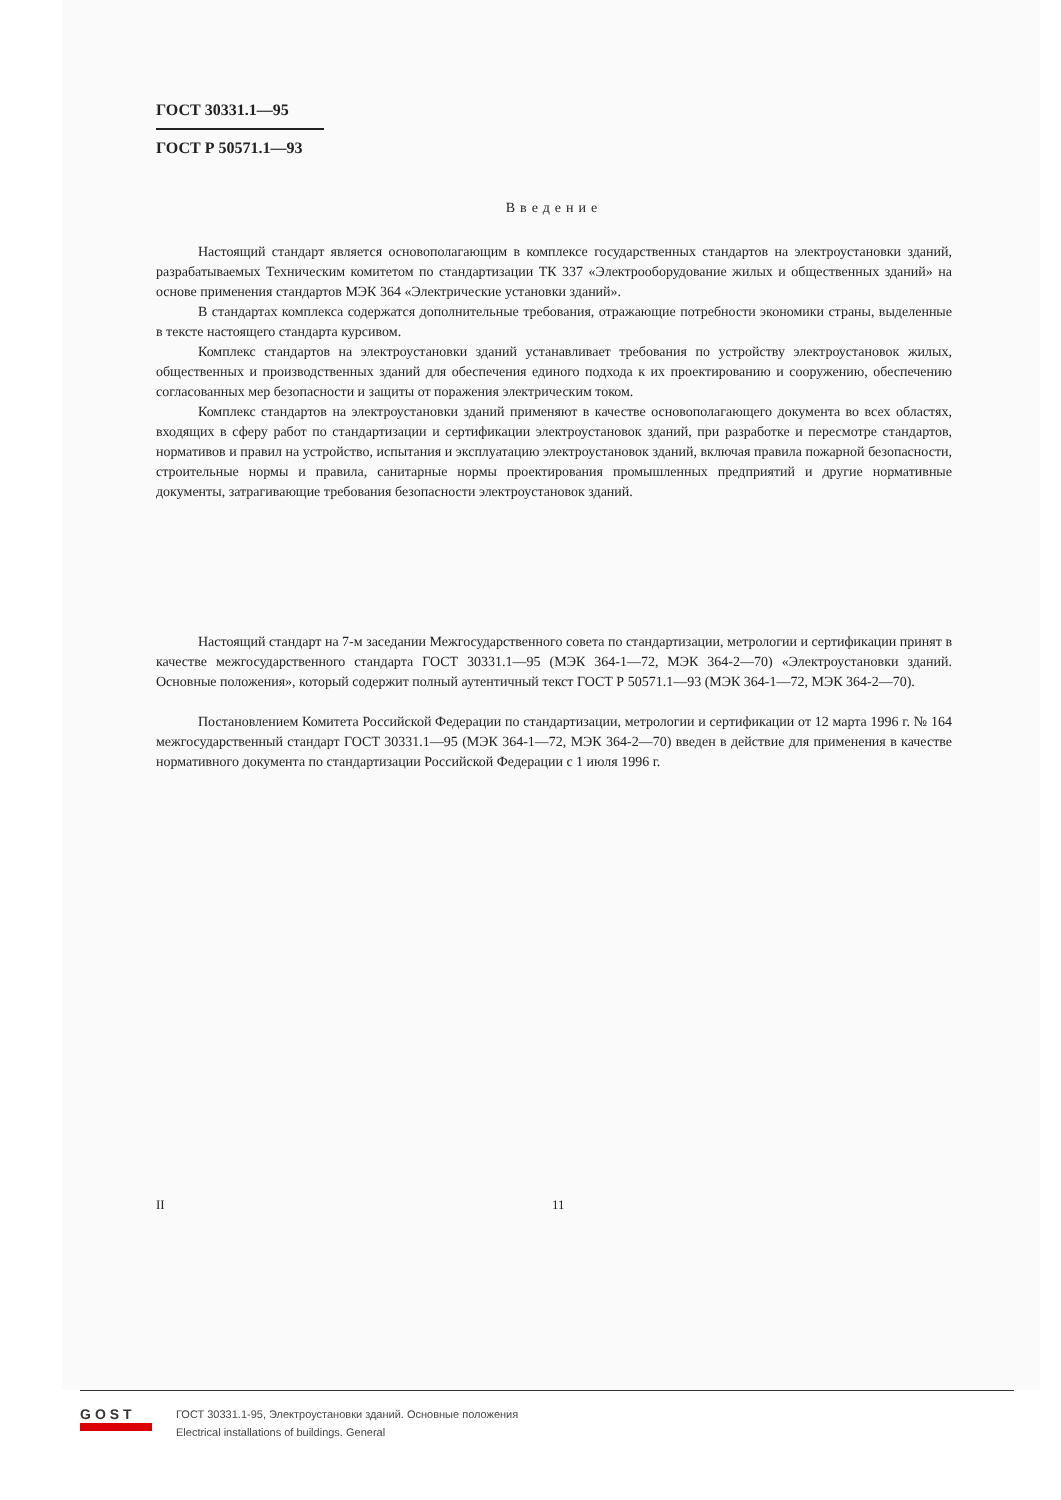ГОСТ 30331.1—95
ГОСТ Р 50571.1—93
Введение
Настоящий стандарт является основополагающим в комплексе государственных стандартов на электроустановки зданий, разрабатываемых Техническим комитетом по стандартизации ТК 337 «Электрооборудование жилых и общественных зданий» на основе применения стандартов МЭК 364 «Электрические установки зданий».
В стандартах комплекса содержатся дополнительные требования, отражающие потребности экономики страны, выделенные в тексте настоящего стандарта курсивом.
Комплекс стандартов на электроустановки зданий устанавливает требования по устройству электроустановок жилых, общественных и производственных зданий для обеспечения единого подхода к их проектированию и сооружению, обеспечению согласованных мер безопасности и защиты от поражения электрическим током.
Комплекс стандартов на электроустановки зданий применяют в качестве основополагающего документа во всех областях, входящих в сферу работ по стандартизации и сертификации электроустановок зданий, при разработке и пересмотре стандартов, нормативов и правил на устройство, испытания и эксплуатацию электроустановок зданий, включая правила пожарной безопасности, строительные нормы и правила, санитарные нормы проектирования промышленных предприятий и другие нормативные документы, затрагивающие требования безопасности электроустановок зданий.
Настоящий стандарт на 7-м заседании Межгосударственного совета по стандартизации, метрологии и сертификации принят в качестве межгосударственного стандарта ГОСТ 30331.1—95 (МЭК 364-1—72, МЭК 364-2—70) «Электроустановки зданий. Основные положения», который содержит полный аутентичный текст ГОСТ Р 50571.1—93 (МЭК 364-1—72, МЭК 364-2—70).
Постановлением Комитета Российской Федерации по стандартизации, метрологии и сертификации от 12 марта 1996 г. № 164 межгосударственный стандарт ГОСТ 30331.1—95 (МЭК 364-1—72, МЭК 364-2—70) введен в действие для применения в качестве нормативного документа по стандартизации Российской Федерации с 1 июля 1996 г.
II 11
GOST
ГОСТ 30331.1-95, Электроустановки зданий. Основные положения
Electrical installations of buildings. General